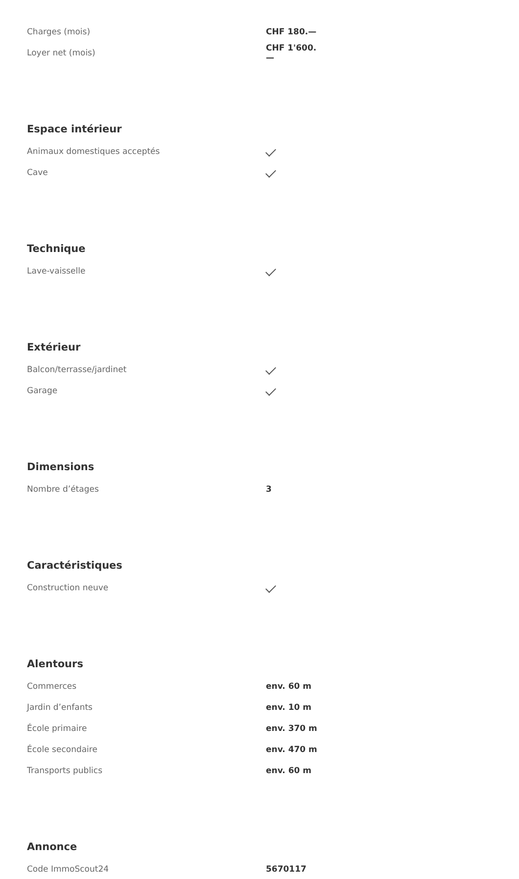| Charges (mois) | CHF 180.— |
| Loyer net (mois) | CHF 1'600.— |
Espace intérieur
| Animaux domestiques acceptés | |
| Cave | |
Technique
| Lave-vaisselle | |
Extérieur
| Balcon/terrasse/jardinet | |
| Garage | |
Dimensions
| Nombre d’étages | 3 |
Caractéristiques
| Construction neuve | |
Alentours
| Commerces | env. 60 m |
| Jardin d’enfants | env. 10 m |
| École primaire | env. 370 m |
| École secondaire | env. 470 m |
| Transports publics | env. 60 m |
Annonce
| Code ImmoScout24 | 5670117 |